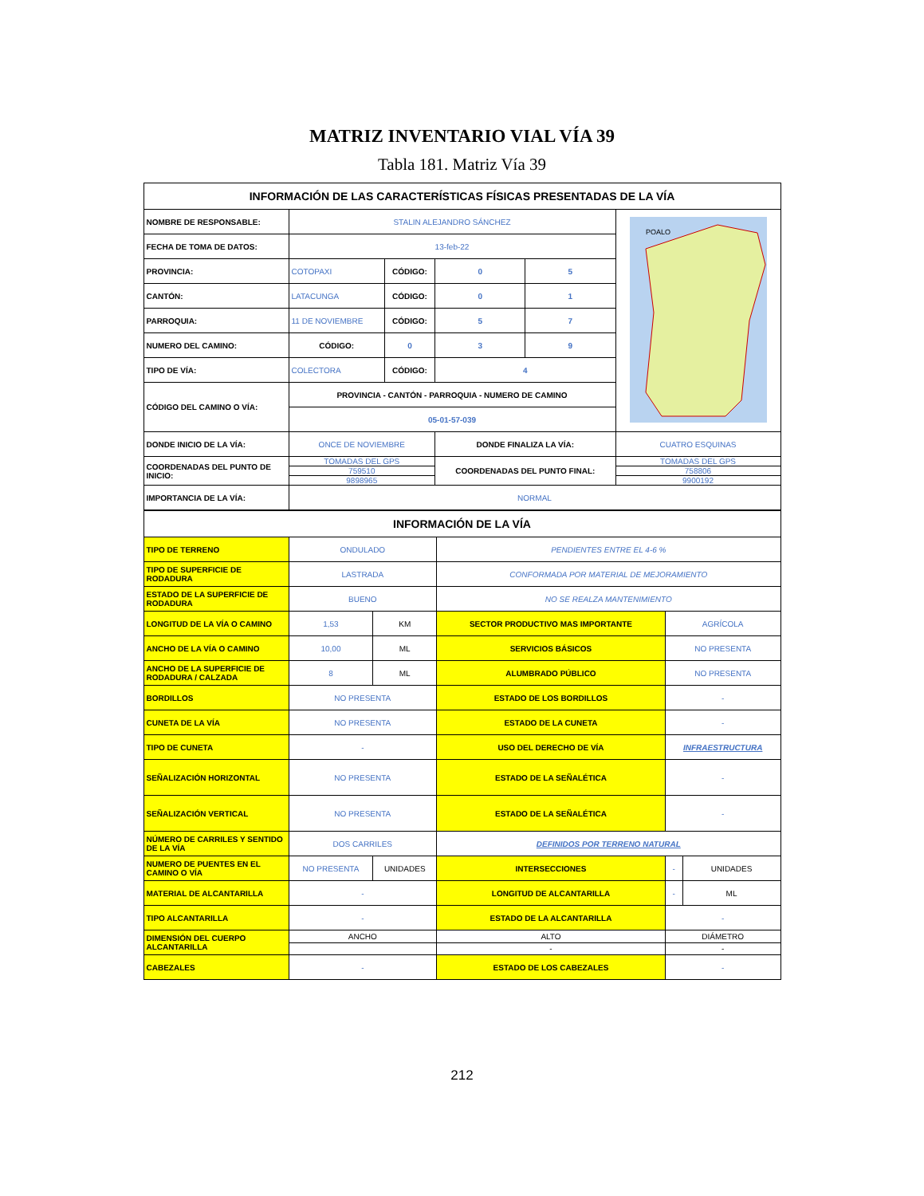MATRIZ INVENTARIO VIAL VÍA 39
Tabla 181. Matriz Vía 39
| INFORMACIÓN DE LAS CARACTERÍSTICAS FÍSICAS PRESENTADAS DE LA VÍA | | | | | |
| NOMBRE DE RESPONSABLE: | STALIN ALEJANDRO SÁNCHEZ | | | | POALO |
| FECHA DE TOMA DE DATOS: | 13-feb-22 | | | | |
| PROVINCIA: | COTOPAXI | CÓDIGO: | 0 | 5 | |
| CANTÓN: | LATACUNGA | CÓDIGO: | 0 | 1 | |
| PARROQUIA: | 11 DE NOVIEMBRE | CÓDIGO: | 5 | 7 | |
| NUMERO DEL CAMINO: | CÓDIGO: | 0 | 3 | 9 | |
| TIPO DE VÍA: | COLECTORA | CÓDIGO: | 4 | | |
| CÓDIGO DEL CAMINO O VÍA: | PROVINCIA - CANTÓN - PARROQUIA - NUMERO DE CAMINO | | | | |
| | 05-01-57-039 | | | | |
| DONDE INICIO DE LA VÍA: | ONCE DE NOVIEMBRE | | DONDE FINALIZA LA VÍA: | | CUATRO ESQUINAS |
| COORDENADAS DEL PUNTO DE INICIO: | TOMADAS DEL GPS | | COORDENADAS DEL PUNTO FINAL: | | TOMADAS DEL GPS |
| | 759510 | | | | 758806 |
| | 9898965 | | | | 9900192 |
| IMPORTANCIA DE LA VÍA: | NORMAL | | | | |
| INFORMACIÓN DE LA VÍA | | | | | |
| TIPO DE TERRENO | ONDULADO | | PENDIENTES ENTRE EL 4-6 % | | |
| TIPO DE SUPERFICIE DE RODADURA | LASTRADA | | CONFORMADA POR MATERIAL DE MEJORAMIENTO | | |
| ESTADO DE LA SUPERFICIE DE RODADURA | BUENO | | NO SE REALZA MANTENIMIENTO | | |
| LONGITUD DE LA VÍA O CAMINO | 1,53 | KM | SECTOR PRODUCTIVO MAS IMPORTANTE | AGRÍCOLA | |
| ANCHO DE LA VÍA O CAMINO | 10,00 | ML | SERVICIOS BÁSICOS | NO PRESENTA | |
| ANCHO DE LA SUPERFICIE DE RODADURA / CALZADA | 8 | ML | ALUMBRADO PÚBLICO | NO PRESENTA | |
| BORDILLOS | NO PRESENTA | | ESTADO DE LOS BORDILLOS | - | |
| CUNETA DE LA VÍA | NO PRESENTA | | ESTADO DE LA CUNETA | - | |
| TIPO DE CUNETA | - | | USO DEL DERECHO DE VÍA | INFRAESTRUCTURA | |
| SEÑALIZACIÓN HORIZONTAL | NO PRESENTA | | ESTADO DE LA SEÑALÉTICA | - | |
| SEÑALIZACIÓN VERTICAL | NO PRESENTA | | ESTADO DE LA SEÑALÉTICA | - | |
| NÚMERO DE CARRILES Y SENTIDO DE LA VÍA | DOS CARRILES | | DEFINIDOS POR TERRENO NATURAL | | |
| NUMERO DE PUENTES EN EL CAMINO O VÍA | NO PRESENTA | UNIDADES | INTERSECCIONES | - | UNIDADES |
| MATERIAL DE ALCANTARILLA | - | | LONGITUD DE ALCANTARILLA | - | ML |
| TIPO ALCANTARILLA | - | | ESTADO DE LA ALCANTARILLA | - | |
| DIMENSIÓN DEL CUERPO ALCANTARILLA | ANCHO | | ALTO | DIÁMETRO | |
| | | | - | - | |
| CABEZALES | - | | ESTADO DE LOS CABEZALES | - | |
212